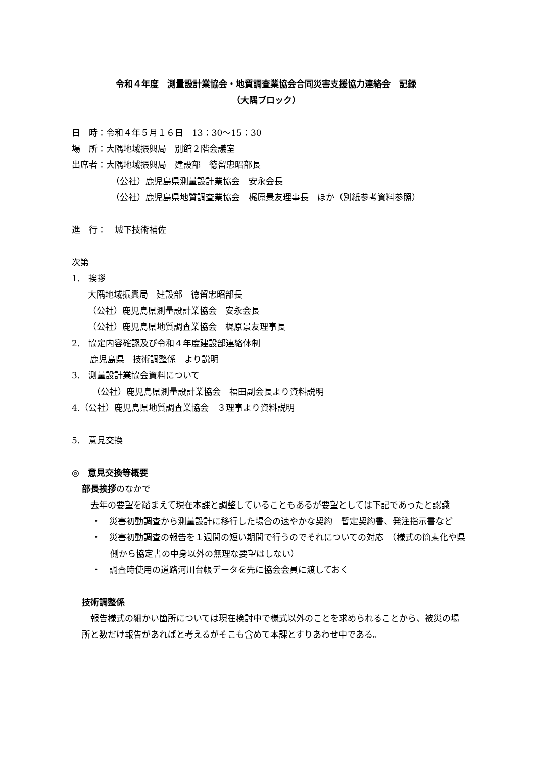令和４年度　測量設計業協会・地質調査業協会合同災害支援協力連絡会　記録
（大隅ブロック）
日　時：令和４年５月１６日　13：30〜15：30
場　所：大隅地域振興局　別館２階会議室
出席者：大隅地域振興局　建設部　徳留忠昭部長
（公社）鹿児島県測量設計業協会　安永会長
（公社）鹿児島県地質調査業協会　梶原景友理事長　ほか（別紙参考資料参照）
進　行：　城下技術補佐
次第
1.　挨拶
大隅地域振興局　建設部　徳留忠昭部長
（公社）鹿児島県測量設計業協会　安永会長
（公社）鹿児島県地質調査業協会　梶原景友理事長
2.　協定内容確認及び令和４年度建設部連絡体制
鹿児島県　技術調整係　より説明
3.　測量設計業協会資料について
（公社）鹿児島県測量設計業協会　福田副会長より資料説明
4.（公社）鹿児島県地質調査業協会　３理事より資料説明
5.　意見交換
◎　意見交換等概要
部長挨拶のなかで
　去年の要望を踏まえて現在本課と調整していることもあるが要望としては下記であったと認識
・　災害初動調査から測量設計に移行した場合の速やかな契約　暫定契約書、発注指示書など
・　災害初動調査の報告を１週間の短い期間で行うのでそれについての対応　（様式の簡素化や県側から協定書の中身以外の無理な要望はしない）
・　調査時使用の道路河川台帳データを先に協会会員に渡しておく
技術調整係
　報告様式の細かい箇所については現在検討中で様式以外のことを求められることから、被災の場所と数だけ報告があればと考えるがそこも含めて本課とすりあわせ中である。